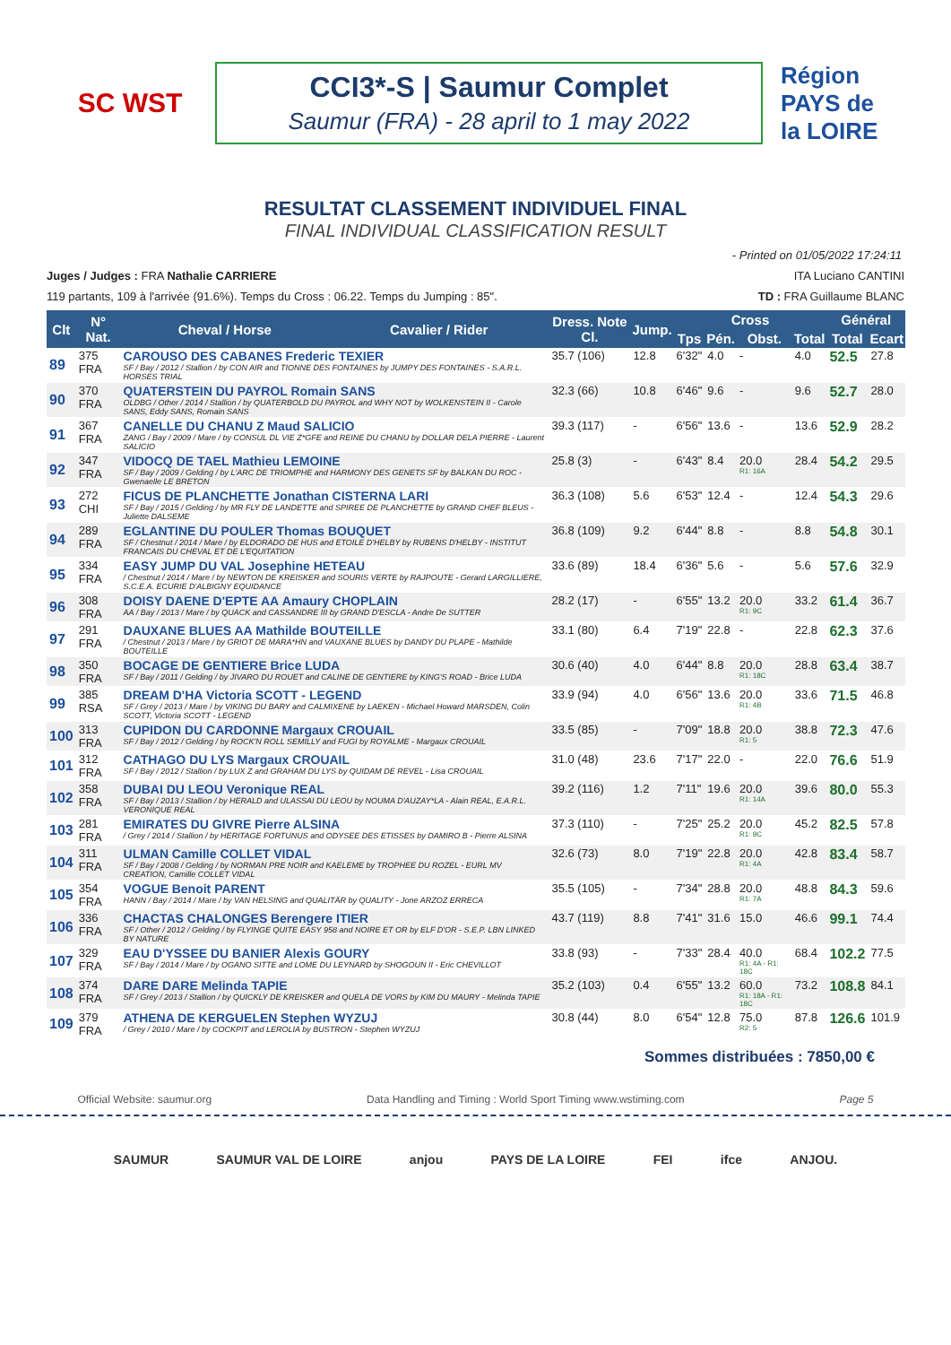SC WST
CCI3*-S | Saumur Complet
Saumur (FRA) - 28 april to 1 may 2022
Région PAYS de la LOIRE
RESULTAT CLASSEMENT INDIVIDUEL FINAL
FINAL INDIVIDUAL CLASSIFICATION RESULT
- Printed on 01/05/2022 17:24:11
Juges / Judges : FRA Nathalie CARRIERE ITA Luciano CANTINI
119 partants, 109 à l'arrivée (91.6%). Temps du Cross : 06.22. Temps du Jumping : 85". TD : FRA Guillaume BLANC
| Clt | N° Nat. | Cheval / Horse | Cavalier / Rider | Dress. Note Cl. | Jump. | Cross | | | | Général | |
| --- | --- | --- | --- | --- | --- | --- | --- | --- | --- | --- | --- |
| | | | | | | Tps | Pén. | Obst. | Total | Total | Ecart |
| 89 | 375 FRA | CAROUSO DES CABANES Frederic TEXIER SF / Bay / 2012 / Stallion / by CON AIR and TIONNE DES FONTAINES by JUMPY DES FONTAINES - S.A.R.L. HORSES TRIAL | | 35.7 (106) | 12.8 | 6'32" | 4.0 | - | 4.0 | 52.5 | 27.8 |
| 90 | 370 FRA | QUATERSTEIN DU PAYROL Romain SANS OLDBG / Other / 2014 / Stallion / by QUATERBOLD DU PAYROL and WHY NOT by WOLKENSTEIN II - Carole SANS, Eddy SANS, Romain SANS | | 32.3 (66) | 10.8 | 6'46" | 9.6 | - | 9.6 | 52.7 | 28.0 |
| 91 | 367 FRA | CANELLE DU CHANU Z Maud SALICIO ZANG / Bay / 2009 / Mare / by CONSUL DL VIE Z*GFE and REINE DU CHANU by DOLLAR DELA PIERRE - Laurent SALICIO | | 39.3 (117) | - | 6'56" | 13.6 | - | 13.6 | 52.9 | 28.2 |
| 92 | 347 FRA | VIDOCQ DE TAEL Mathieu LEMOINE SF / Bay / 2009 / Gelding / by L'ARC DE TRIOMPHE and HARMONY DES GENETS SF by BALKAN DU ROC - Gwenaelle LE BRETON | | 25.8 (3) | - | 6'43" | 8.4 | 20.0 R1: 16A | 28.4 | 54.2 | 29.5 |
| 93 | 272 CHI | FICUS DE PLANCHETTE Jonathan CISTERNA LARI SF / Bay / 2015 / Gelding / by MR FLY DE LANDETTE and SPIREE DE PLANCHETTE by GRAND CHEF BLEUS - Juliette DALSEME | | 36.3 (108) | 5.6 | 6'53" | 12.4 | - | 12.4 | 54.3 | 29.6 |
| 94 | 289 FRA | EGLANTINE DU POULER Thomas BOUQUET SF / Chestnut / 2014 / Mare / by ELDORADO DE HUS and ETOILE D'HELBY by RUBENS D'HELBY - INSTITUT FRANCAIS DU CHEVAL ET DE L'EQUITATION | | 36.8 (109) | 9.2 | 6'44" | 8.8 | - | 8.8 | 54.8 | 30.1 |
| 95 | 334 FRA | EASY JUMP DU VAL Josephine HETEAU / Chestnut / 2014 / Mare / by NEWTON DE KREISKER and SOURIS VERTE by RAJPOUTE - Gerard LARGILLIERE, S.C.E.A. ECURIE D'ALBIGNY EQUIDANCE | | 33.6 (89) | 18.4 | 6'36" | 5.6 | - | 5.6 | 57.6 | 32.9 |
| 96 | 308 FRA | DOISY DAENE D'EPTE AA Amaury CHOPLAIN AA / Bay / 2013 / Mare / by QUACK and CASSANDRE III by GRAND D'ESCLA - Andre De SUTTER | | 28.2 (17) | - | 6'55" | 13.2 | 20.0 R1: 9C | 33.2 | 61.4 | 36.7 |
| 97 | 291 FRA | DAUXANE BLUES AA Mathilde BOUTEILLE / Chestnut / 2013 / Mare / by GRIOT DE MARA*HN and VAUXANE BLUES by DANDY DU PLAPE - Mathilde BOUTEILLE | | 33.1 (80) | 6.4 | 7'19" | 22.8 | - | 22.8 | 62.3 | 37.6 |
| 98 | 350 FRA | BOCAGE DE GENTIERE Brice LUDA SF / Bay / 2011 / Gelding / by JIVARO DU ROUET and CALINE DE GENTIERE by KING'S ROAD - Brice LUDA | | 30.6 (40) | 4.0 | 6'44" | 8.8 | 20.0 R1: 18C | 28.8 | 63.4 | 38.7 |
| 99 | 385 RSA | DREAM D'HA Victoria SCOTT - LEGEND SF / Grey / 2013 / Mare / by VIKING DU BARY and CALMIXENE by LAEKEN - Michael Howard MARSDEN, Colin SCOTT, Victoria SCOTT - LEGEND | | 33.9 (94) | 4.0 | 6'56" | 13.6 | 20.0 R1: 4B | 33.6 | 71.5 | 46.8 |
| 100 | 313 FRA | CUPIDON DU CARDONNE Margaux CROUAIL SF / Bay / 2012 / Gelding / by ROCK'N ROLL SEMILLY and FUGI by ROYALME - Margaux CROUAIL | | 33.5 (85) | - | 7'09" | 18.8 | 20.0 R1: 5 | 38.8 | 72.3 | 47.6 |
| 101 | 312 FRA | CATHAGO DU LYS Margaux CROUAIL SF / Bay / 2012 / Stallion / by LUX Z and GRAHAM DU LYS by QUIDAM DE REVEL - Lisa CROUAIL | | 31.0 (48) | 23.6 | 7'17" | 22.0 | - | 22.0 | 76.6 | 51.9 |
| 102 | 358 FRA | DUBAI DU LEOU Veronique REAL SF / Bay / 2013 / Stallion / by HERALD and ULASSAI DU LEOU by NOUMA D'AUZAY*LA - Alain REAL, E.A.R.L. VERONIQUE REAL | | 39.2 (116) | 1.2 | 7'11" | 19.6 | 20.0 R1: 14A | 39.6 | 80.0 | 55.3 |
| 103 | 281 FRA | EMIRATES DU GIVRE Pierre ALSINA / Grey / 2014 / Stallion / by HERITAGE FORTUNUS and ODYSEE DES ETISSES by DAMIRO B - Pierre ALSINA | | 37.3 (110) | - | 7'25" | 25.2 | 20.0 R1: 9C | 45.2 | 82.5 | 57.8 |
| 104 | 311 FRA | ULMAN Camille COLLET VIDAL SF / Bay / 2008 / Gelding / by NORMAN PRE NOIR and KAELEME by TROPHEE DU ROZEL - EURL MV CREATION, Camille COLLET VIDAL | | 32.6 (73) | 8.0 | 7'19" | 22.8 | 20.0 R1: 4A | 42.8 | 83.4 | 58.7 |
| 105 | 354 FRA | VOGUE Benoit PARENT HANN / Bay / 2014 / Mare / by VAN HELSING and QUALITÄR by QUALITY - Jone ARZOZ ERRECA | | 35.5 (105) | - | 7'34" | 28.8 | 20.0 R1: 7A | 48.8 | 84.3 | 59.6 |
| 106 | 336 FRA | CHACTAS CHALONGES Berengere ITIER SF / Other / 2012 / Gelding / by FLYINGE QUITE EASY 958 and NOIRE ET OR by ELF D'OR - S.E.P. LBN LINKED BY NATURE | | 43.7 (119) | 8.8 | 7'41" | 31.6 | 15.0 | 46.6 | 99.1 | 74.4 |
| 107 | 329 FRA | EAU D'YSSEE DU BANIER Alexis GOURY SF / Bay / 2014 / Mare / by OGANO SITTE and LOME DU LEYNARD by SHOGOUN II - Eric CHEVILLOT | | 33.8 (93) | - | 7'33" | 28.4 | 40.0 R1: 4A - R1: 18C | 68.4 | 102.2 | 77.5 |
| 108 | 374 FRA | DARE DARE Melinda TAPIE SF / Grey / 2013 / Stallion / by QUICKLY DE KREISKER and QUELA DE VORS by KIM DU MAURY - Melinda TAPIE | | 35.2 (103) | 0.4 | 6'55" | 13.2 | 60.0 R1: 18A - R1: 18C | 73.2 | 108.8 | 84.1 |
| 109 | 379 FRA | ATHENA DE KERGUELEN Stephen WYZUJ / Grey / 2010 / Mare / by COCKPIT and LEROLIA by BUSTRON - Stephen WYZUJ | | 30.8 (44) | 8.0 | 6'54" | 12.8 | 75.0 R2: 5 | 87.8 | 126.6 | 101.9 |
Sommes distribuées : 7850,00 €
Official Website: saumur.org Data Handling and Timing : World Sport Timing www.wstiming.com Page 5
SAUMUR SAUMUR VAL DE LOIRE anjou PAYS DE LA LOIRE FEI ifce ANJOU.